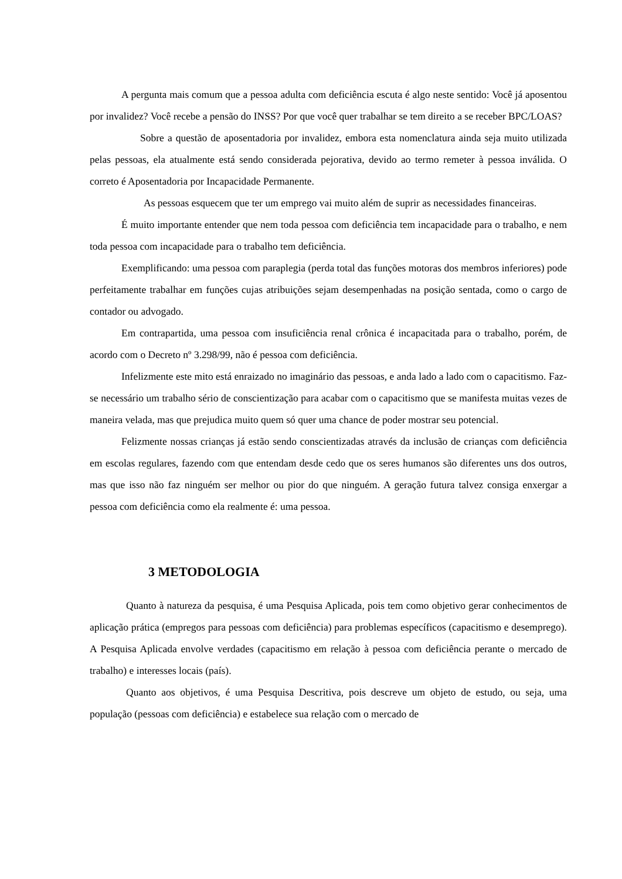A pergunta mais comum que a pessoa adulta com deficiência escuta é algo neste sentido: Você já aposentou por invalidez? Você recebe a pensão do INSS? Por que você quer trabalhar se tem direito a se receber BPC/LOAS?
Sobre a questão de aposentadoria por invalidez, embora esta nomenclatura ainda seja muito utilizada pelas pessoas, ela atualmente está sendo considerada pejorativa, devido ao termo remeter à pessoa inválida. O correto é Aposentadoria por Incapacidade Permanente.
As pessoas esquecem que ter um emprego vai muito além de suprir as necessidades financeiras.
É muito importante entender que nem toda pessoa com deficiência tem incapacidade para o trabalho, e nem toda pessoa com incapacidade para o trabalho tem deficiência.
Exemplificando: uma pessoa com paraplegia (perda total das funções motoras dos membros inferiores) pode perfeitamente trabalhar em funções cujas atribuições sejam desempenhadas na posição sentada, como o cargo de contador ou advogado.
Em contrapartida, uma pessoa com insuficiência renal crônica é incapacitada para o trabalho, porém, de acordo com o Decreto nº 3.298/99, não é pessoa com deficiência.
Infelizmente este mito está enraizado no imaginário das pessoas, e anda lado a lado com o capacitismo. Faz-se necessário um trabalho sério de conscientização para acabar com o capacitismo que se manifesta muitas vezes de maneira velada, mas que prejudica muito quem só quer uma chance de poder mostrar seu potencial.
Felizmente nossas crianças já estão sendo conscientizadas através da inclusão de crianças com deficiência em escolas regulares, fazendo com que entendam desde cedo que os seres humanos são diferentes uns dos outros, mas que isso não faz ninguém ser melhor ou pior do que ninguém. A geração futura talvez consiga enxergar a pessoa com deficiência como ela realmente é: uma pessoa.
3 METODOLOGIA
Quanto à natureza da pesquisa, é uma Pesquisa Aplicada, pois tem como objetivo gerar conhecimentos de aplicação prática (empregos para pessoas com deficiência) para problemas específicos (capacitismo e desemprego). A Pesquisa Aplicada envolve verdades (capacitismo em relação à pessoa com deficiência perante o mercado de trabalho) e interesses locais (país).
Quanto aos objetivos, é uma Pesquisa Descritiva, pois descreve um objeto de estudo, ou seja, uma população (pessoas com deficiência) e estabelece sua relação com o mercado de